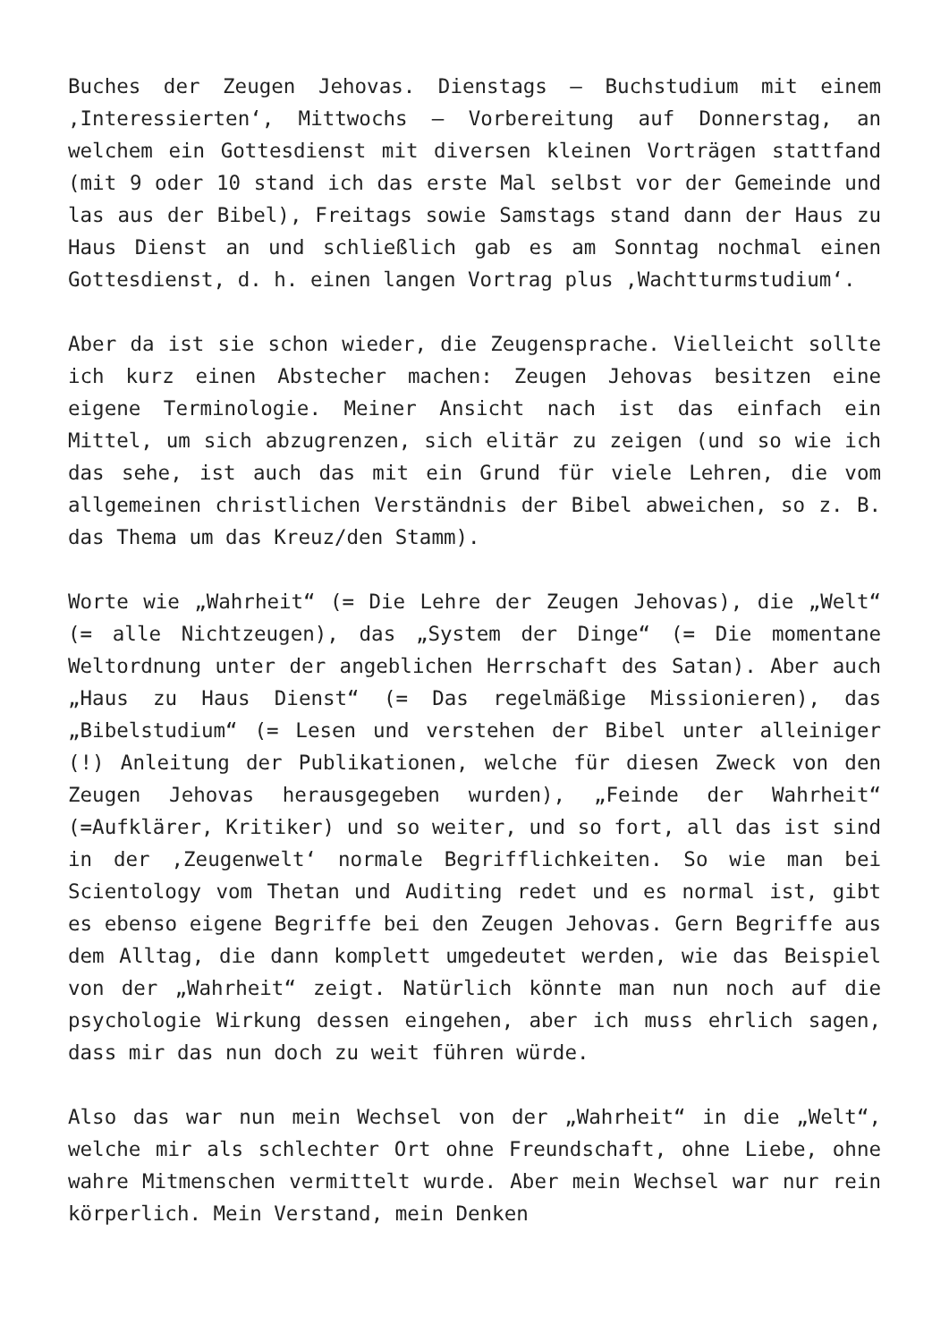Buches der Zeugen Jehovas. Dienstags – Buchstudium mit einem ‚Interessierten‘, Mittwochs – Vorbereitung auf Donnerstag, an welchem ein Gottesdienst mit diversen kleinen Vorträgen stattfand (mit 9 oder 10 stand ich das erste Mal selbst vor der Gemeinde und las aus der Bibel), Freitags sowie Samstags stand dann der Haus zu Haus Dienst an und schließlich gab es am Sonntag nochmal einen Gottesdienst, d. h. einen langen Vortrag plus ‚Wachtturmstudium‘.
Aber da ist sie schon wieder, die Zeugensprache. Vielleicht sollte ich kurz einen Abstecher machen: Zeugen Jehovas besitzen eine eigene Terminologie. Meiner Ansicht nach ist das einfach ein Mittel, um sich abzugrenzen, sich elitär zu zeigen (und so wie ich das sehe, ist auch das mit ein Grund für viele Lehren, die vom allgemeinen christlichen Verständnis der Bibel abweichen, so z. B. das Thema um das Kreuz/den Stamm).
Worte wie „Wahrheit“ (= Die Lehre der Zeugen Jehovas), die „Welt“ (= alle Nichtzeugen), das „System der Dinge“ (= Die momentane Weltordnung unter der angeblichen Herrschaft des Satan). Aber auch „Haus zu Haus Dienst“ (= Das regelmäßige Missionieren), das „Bibelstudium“ (= Lesen und verstehen der Bibel unter alleiniger (!) Anleitung der Publikationen, welche für diesen Zweck von den Zeugen Jehovas herausgegeben wurden), „Feinde der Wahrheit“ (=Aufklärer, Kritiker) und so weiter, und so fort, all das ist sind in der ‚Zeugenwelt‘ normale Begrifflichkeiten. So wie man bei Scientology vom Thetan und Auditing redet und es normal ist, gibt es ebenso eigene Begriffe bei den Zeugen Jehovas. Gern Begriffe aus dem Alltag, die dann komplett umgedeutet werden, wie das Beispiel von der „Wahrheit“ zeigt. Natürlich könnte man nun noch auf die psychologie Wirkung dessen eingehen, aber ich muss ehrlich sagen, dass mir das nun doch zu weit führen würde.
Also das war nun mein Wechsel von der „Wahrheit“ in die „Welt“, welche mir als schlechter Ort ohne Freundschaft, ohne Liebe, ohne wahre Mitmenschen vermittelt wurde. Aber mein Wechsel war nur rein körperlich. Mein Verstand, mein Denken